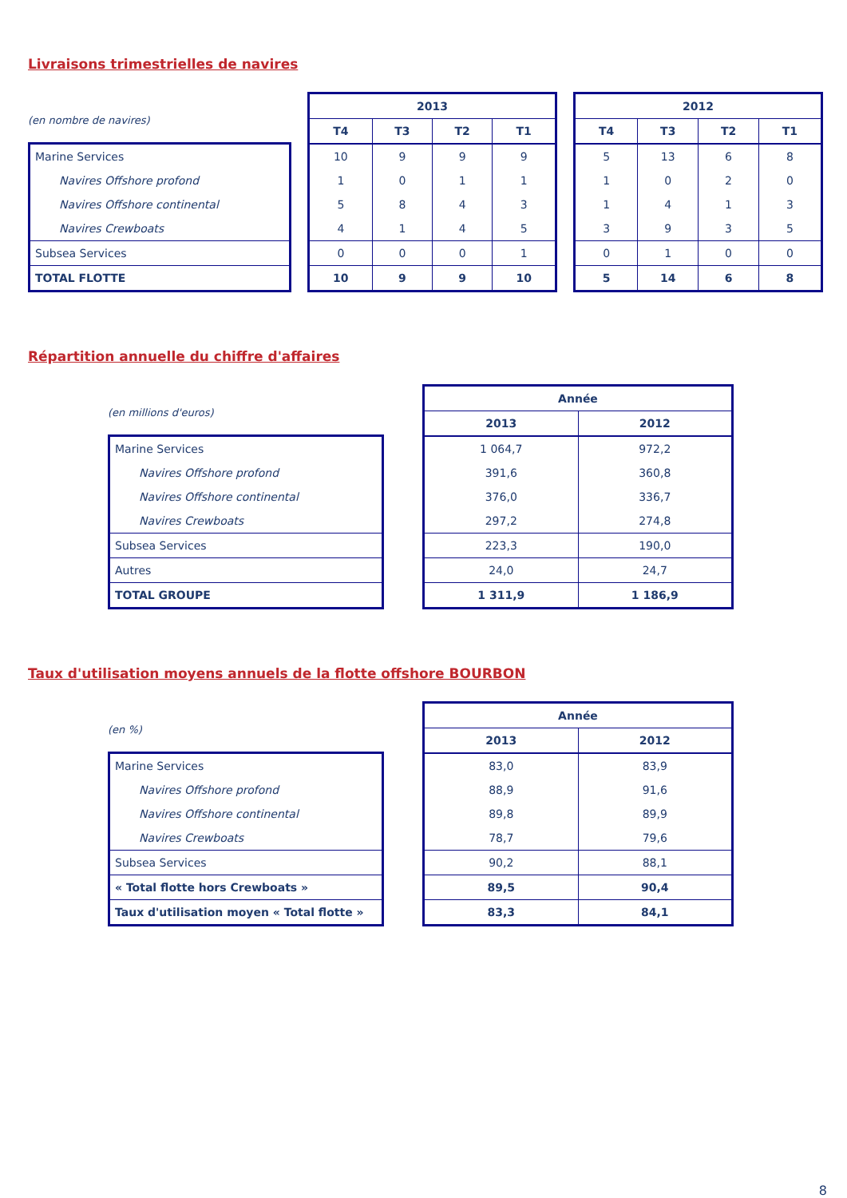Livraisons trimestrielles de navires
(en nombre de navires)
| Marine Services |
| Navires Offshore profond |
| Navires Offshore continental |
| Navires Crewboats |
| Subsea Services |
| TOTAL FLOTTE |
| 2013 | | | |
| --- | --- | --- | --- |
| T4 | T3 | T2 | T1 |
| 10 | 9 | 9 | 9 |
| 1 | 0 | 1 | 1 |
| 5 | 8 | 4 | 3 |
| 4 | 1 | 4 | 5 |
| 0 | 0 | 0 | 1 |
| 10 | 9 | 9 | 10 |
| 2012 | | | |
| --- | --- | --- | --- |
| T4 | T3 | T2 | T1 |
| 5 | 13 | 6 | 8 |
| 1 | 0 | 2 | 0 |
| 1 | 4 | 1 | 3 |
| 3 | 9 | 3 | 5 |
| 0 | 1 | 0 | 0 |
| 5 | 14 | 6 | 8 |
Répartition annuelle du chiffre d'affaires
(en millions d'euros)
| Marine Services |
| Navires Offshore profond |
| Navires Offshore continental |
| Navires Crewboats |
| Subsea Services |
| Autres |
| TOTAL GROUPE |
| Année | |
| --- | --- |
| 2013 | 2012 |
| 1 064,7 | 972,2 |
| 391,6 | 360,8 |
| 376,0 | 336,7 |
| 297,2 | 274,8 |
| 223,3 | 190,0 |
| 24,0 | 24,7 |
| 1 311,9 | 1 186,9 |
Taux d'utilisation moyens annuels de la flotte offshore BOURBON
(en %)
| Marine Services |
| Navires Offshore profond |
| Navires Offshore continental |
| Navires Crewboats |
| Subsea Services |
| « Total flotte hors Crewboats » |
| Taux d'utilisation moyen « Total flotte » |
| Année | |
| --- | --- |
| 2013 | 2012 |
| 83,0 | 83,9 |
| 88,9 | 91,6 |
| 89,8 | 89,9 |
| 78,7 | 79,6 |
| 90,2 | 88,1 |
| 89,5 | 90,4 |
| 83,3 | 84,1 |
8